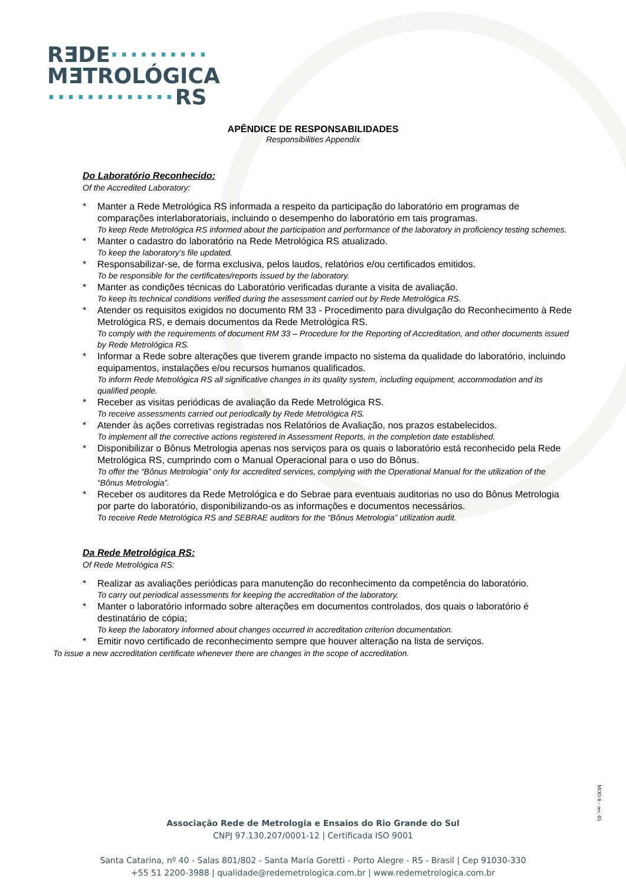RƎDE··········
MƎTROLÓGICA
·············RS
APÊNDICE DE RESPONSABILIDADES
Responsibilities Appendix
Do Laboratório Reconhecido:
Of the Accredited Laboratory:
* Manter a Rede Metrológica RS informada a respeito da participação do laboratório em programas de comparações interlaboratoriais, incluindo o desempenho do laboratório em tais programas.
To keep Rede Metrológica RS informed about the participation and performance of the laboratory in proficiency testing schemes.
* Manter o cadastro do laboratório na Rede Metrológica RS atualizado.
To keep the laboratory’s file updated.
* Responsabilizar-se, de forma exclusiva, pelos laudos, relatórios e/ou certificados emitidos.
To be responsible for the certificates/reports issued by the laboratory.
* Manter as condições técnicas do Laboratório verificadas durante a visita de avaliação.
To keep its technical conditions verified during the assessment carried out by Rede Metrológica RS.
* Atender os requisitos exigidos no documento RM 33 - Procedimento para divulgação do Reconhecimento à Rede Metrológica RS, e demais documentos da Rede Metrológica RS.
To comply with the requirements of document RM 33 – Procedure for the Reporting of Accreditation, and other documents issued by Rede Metrológica RS.
* Informar a Rede sobre alterações que tiverem grande impacto no sistema da qualidade do laboratório, incluindo equipamentos, instalações e/ou recursos humanos qualificados.
To inform Rede Metrológica RS all significative changes in its quality system, including equipment, accommodation and its qualified people.
* Receber as visitas periódicas de avaliação da Rede Metrológica RS.
To receive assessments carried out periodically by Rede Metrológica RS.
* Atender às ações corretivas registradas nos Relatórios de Avaliação, nos prazos estabelecidos.
To implement all the corrective actions registered in Assessment Reports, in the completion date established.
* Disponibilizar o Bônus Metrologia apenas nos serviços para os quais o laboratório está reconhecido pela Rede Metrológica RS, cumprindo com o Manual Operacional para o uso do Bônus.
To offer the “Bônus Metrologia” only for accredited services, complying with the Operational Manual for the utilization of the “Bônus Metrologia”.
* Receber os auditores da Rede Metrológica e do Sebrae para eventuais auditorias no uso do Bônus Metrologia por parte do laboratório, disponibilizando-os as informações e documentos necessários.
To receive Rede Metrológica RS and SEBRAE auditors for the “Bônus Metrologia” utilization audit.
Da Rede Metrológica RS:
Of Rede Metrológica RS:
* Realizar as avaliações periódicas para manutenção do reconhecimento da competência do laboratório.
To carry out periodical assessments for keeping the accreditation of the laboratory.
* Manter o laboratório informado sobre alterações em documentos controlados, dos quais o laboratório é destinatário de cópia;
To keep the laboratory informed about changes occurred in accreditation criterion documentation.
* Emitir novo certificado de reconhecimento sempre que houver alteração na lista de serviços.
To issue a new accreditation certificate whenever there are changes in the scope of accreditation.
MOD 8 – rev. 05
Associação Rede de Metrologia e Ensaios do Rio Grande do Sul
CNPJ 97.130.207/0001-12 | Certificada ISO 9001
Santa Catarina, nº 40 - Salas 801/802 - Santa Maria Goretti - Porto Alegre - RS - Brasil | Cep 91030-330
+55 51 2200-3988 | qualidade@redemetrologica.com.br | www.redemetrologica.com.br